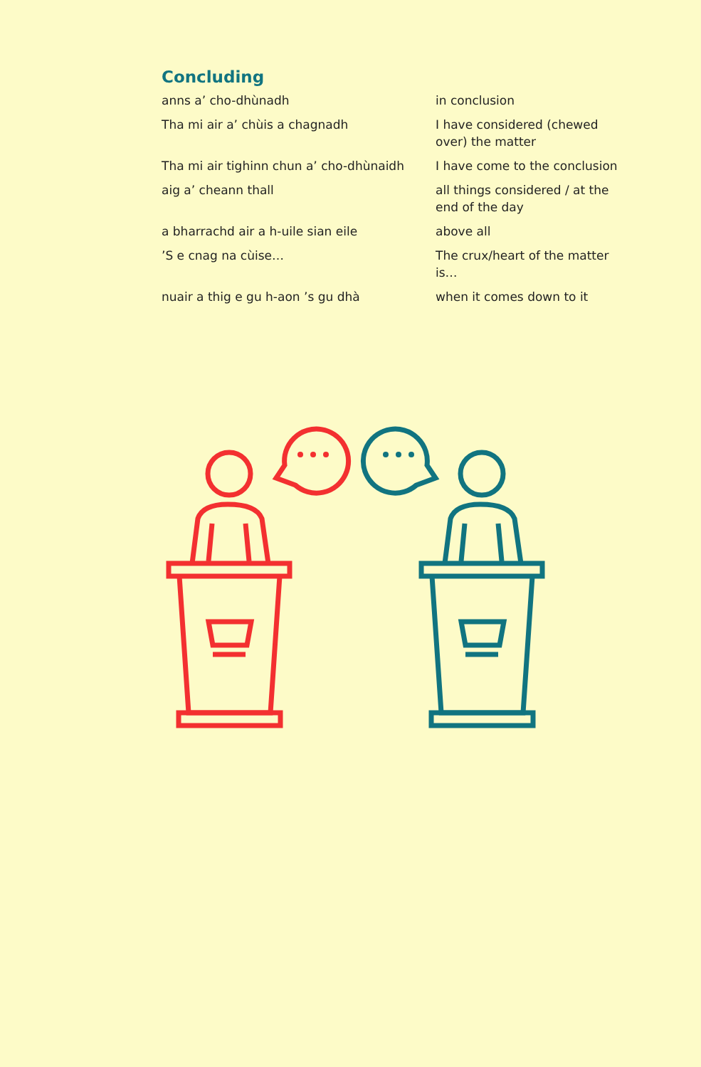Concluding
| anns a’ cho-dhùnadh | in conclusion |
| Tha mi air a’ chùis a chagnadh | I have considered (chewed over) the matter |
| Tha mi air tighinn chun a’ cho-dhùnaidh | I have come to the conclusion |
| aig a’ cheann thall | all things considered / at the end of the day |
| a bharrachd air a h-uile sian eile | above all |
| ’S e cnag na cùise… | The crux/heart of the matter is… |
| nuair a thig e gu h-aon ’s gu dhà | when it comes down to it |